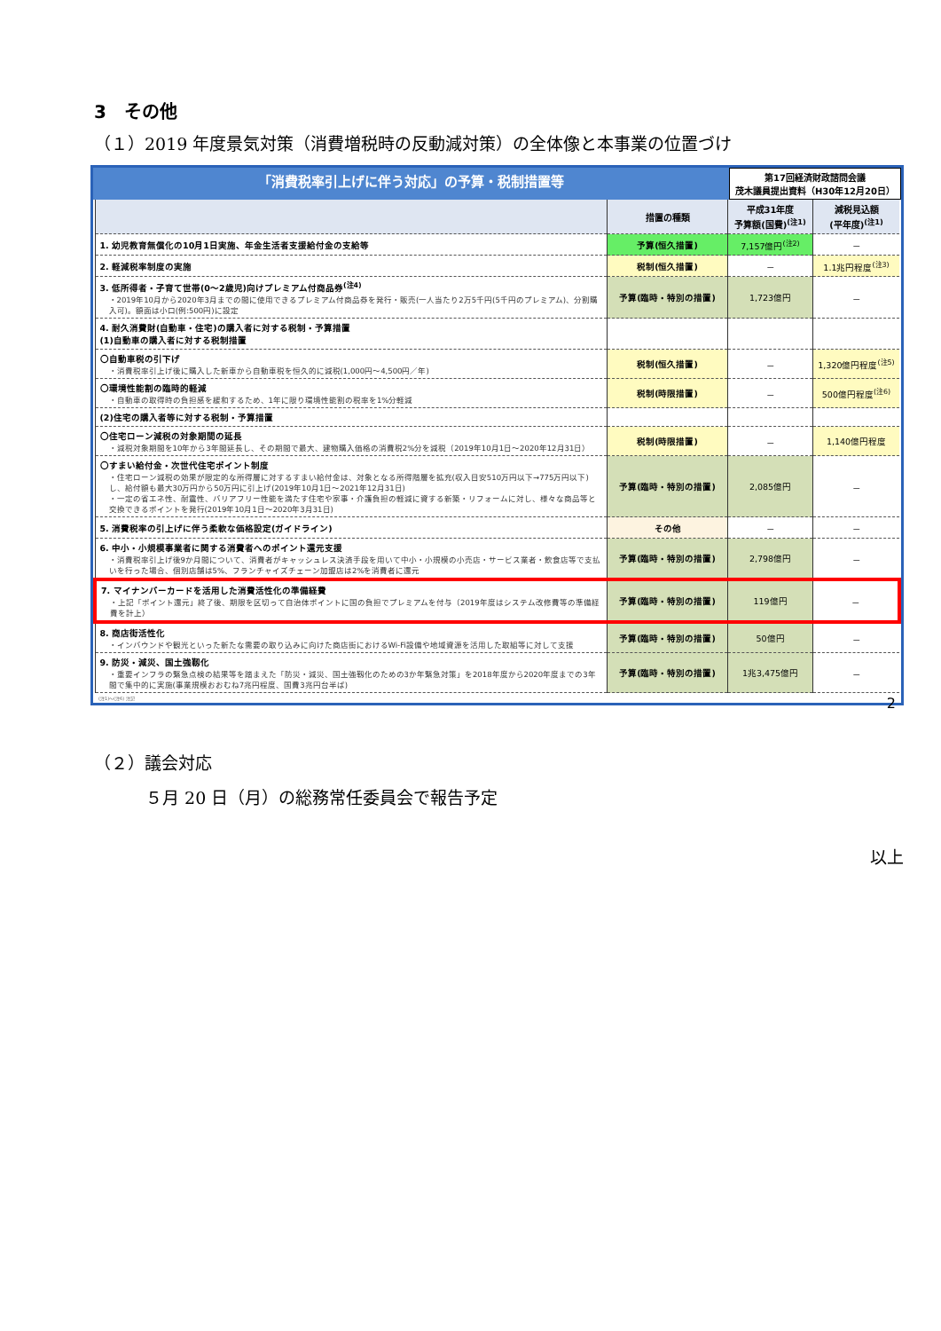3　その他
（１）2019 年度景気対策（消費増税時の反動減対策）の全体像と本事業の位置づけ
「消費税率引上げに伴う対応」の予算・税制措置等
第17回経済財政諮問会議
茂木議員提出資料（H30年12月20日）
| | 措置の種類 | 平成31年度 予算額(国費)<sup>(注1)</sup> | 減税見込額 (平年度)<sup>(注1)</sup> |
| --- | --- | --- | --- |
| 1. 幼児教育無償化の10月1日実施、年金生活者支援給付金の支給等 | 予算(恒久措置) | 7,157億円<sup>(注2)</sup> | － |
| 2. 軽減税率制度の実施 | 税制(恒久措置) | － | 1.1兆円程度<sup>(注3)</sup> |
| 3. 低所得者・子育て世帯(0～2歳児)向けプレミアム付商品券<sup>(注4)</sup> ・2019年10月から2020年3月までの間に使用できるプレミアム付商品券を発行・販売(一人当たり2万5千円(5千円のプレミアム)、分割購入可)。額面は小口(例:500円)に設定 | 予算(臨時・特別の措置) | 1,723億円 | － |
| 4. 耐久消費財(自動車・住宅)の購入者に対する税制・予算措置 (1)自動車の購入者に対する税制措置 | | | |
| 〇自動車税の引下げ ・消費税率引上げ後に購入した新車から自動車税を恒久的に減税(1,000円～4,500円／年) | 税制(恒久措置) | － | 1,320億円程度<sup>(注5)</sup> |
| 〇環境性能割の臨時的軽減 ・自動車の取得時の負担感を緩和するため、1年に限り環境性能割の税率を1%分軽減 | 税制(時限措置) | － | 500億円程度<sup>(注6)</sup> |
| (2)住宅の購入者等に対する税制・予算措置 | | | |
| 〇住宅ローン減税の対象期間の延長 ・減税対象期間を10年から3年間延長し、その期間で最大、建物購入価格の消費税2%分を減税（2019年10月1日～2020年12月31日） | 税制(時限措置) | － | 1,140億円程度 |
| 〇すまい給付金・次世代住宅ポイント制度 ・住宅ローン減税の効果が限定的な所得層に対するすまい給付金は、対象となる所得階層を拡充(収入目安510万円以下→775万円以下)し、給付額も最大30万円から50万円に引上げ(2019年10月1日～2021年12月31日) ・一定の省エネ性、耐震性、バリアフリー性能を満たす住宅や家事・介護負担の軽減に資する新築・リフォームに対し、様々な商品等と交換できるポイントを発行(2019年10月1日～2020年3月31日) | 予算(臨時・特別の措置) | 2,085億円 | － |
| 5. 消費税率の引上げに伴う柔軟な価格設定(ガイドライン) | その他 | － | － |
| 6. 中小・小規模事業者に関する消費者へのポイント還元支援 ・消費税率引上げ後9か月間について、消費者がキャッシュレス決済手段を用いて中小・小規模の小売店・サービス業者・飲食店等で支払いを行った場合、個別店舗は5%、フランチャイズチェーン加盟店は2%を消費者に還元 | 予算(臨時・特別の措置) | 2,798億円 | － |
| 7. マイナンバーカードを活用した消費活性化の準備経費 ・上記「ポイント還元」終了後、期限を区切って自治体ポイントに国の負担でプレミアムを付与（2019年度はシステム改修費等の準備経費を計上） | 予算(臨時・特別の措置) | 119億円 | － |
| 8. 商店街活性化 ・インバウンドや観光といった新たな需要の取り込みに向けた商店街におけるWi-Fi設備や地域資源を活用した取組等に対して支援 | 予算(臨時・特別の措置) | 50億円 | － |
| 9. 防災・減災、国土強靱化 ・重要インフラの緊急点検の結果等を踏まえた「防災・減災、国土強靱化のための3か年緊急対策」を2018年度から2020年度までの3年間で集中的に実施(事業規模おおむね7兆円程度、国費3兆円台半ば) | 予算(臨時・特別の措置) | 1兆3,475億円 | － |
(注1)～(注6) 注記　2
（２）議会対応
５月 20 日（月）の総務常任委員会で報告予定
以上